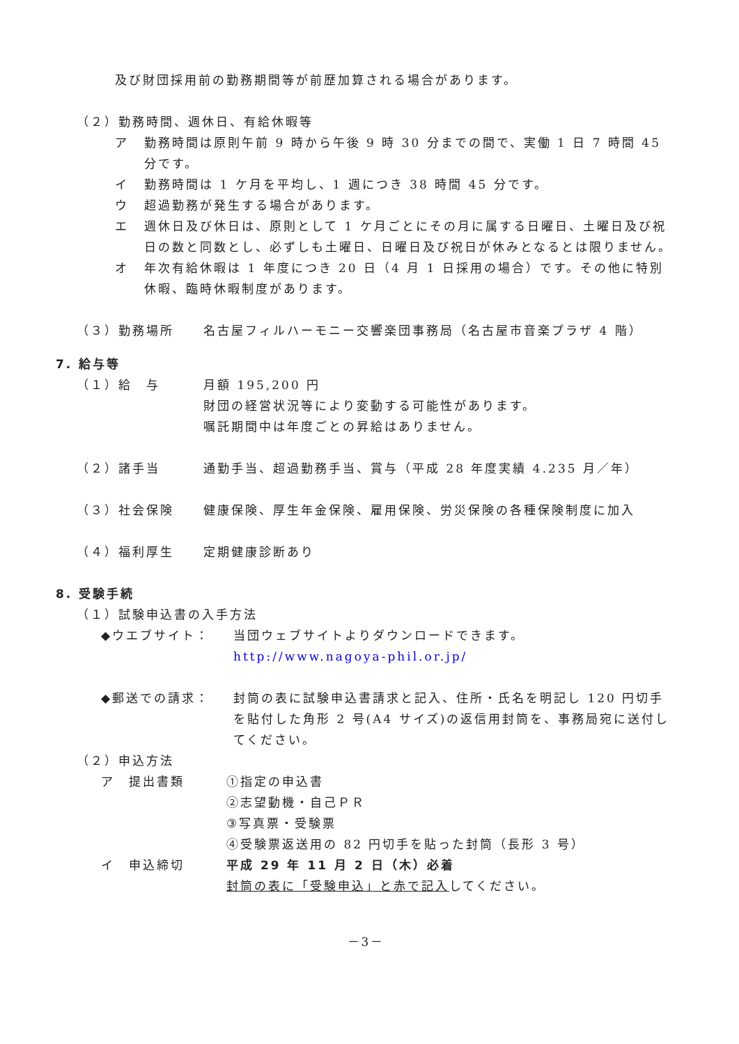及び財団採用前の勤務期間等が前歴加算される場合があります。
（２）勤務時間、週休日、有給休暇等
ア 勤務時間は原則午前 9 時から午後 9 時 30 分までの間で、実働 1 日 7 時間 45 分です。
イ 勤務時間は 1 ケ月を平均し、1 週につき 38 時間 45 分です。
ウ 超過勤務が発生する場合があります。
エ 週休日及び休日は、原則として 1 ケ月ごとにその月に属する日曜日、土曜日及び祝日の数と同数とし、必ずしも土曜日、日曜日及び祝日が休みとなるとは限りません。
オ 年次有給休暇は 1 年度につき 20 日（4 月 1 日採用の場合）です。その他に特別休暇、臨時休暇制度があります。
（３）勤務場所 名古屋フィルハーモニー交響楽団事務局（名古屋市音楽プラザ 4 階）
7. 給与等
（１）給　与 月額 195,200 円
財団の経営状況等により変動する可能性があります。
嘱託期間中は年度ごとの昇給はありません。
（２）諸手当 通勤手当、超過勤務手当、賞与（平成 28 年度実績 4.235 月／年）
（３）社会保険 健康保険、厚生年金保険、雇用保険、労災保険の各種保険制度に加入
（４）福利厚生 定期健康診断あり
8. 受験手続
（１）試験申込書の入手方法
◆ウエブサイト： 当団ウェブサイトよりダウンロードできます。
http://www.nagoya-phil.or.jp/
◆郵送での請求： 封筒の表に試験申込書請求と記入、住所・氏名を明記し 120 円切手を貼付した角形 2 号(A4 サイズ)の返信用封筒を、事務局宛に送付してください。
（２）申込方法
ア　提出書類 ①指定の申込書
②志望動機・自己ＰＲ
③写真票・受験票
④受験票返送用の 82 円切手を貼った封筒（長形 3 号）
イ　申込締切 平成 29 年 11 月 2 日（木）必着
封筒の表に「受験申込」と赤で記入してください。
－3－